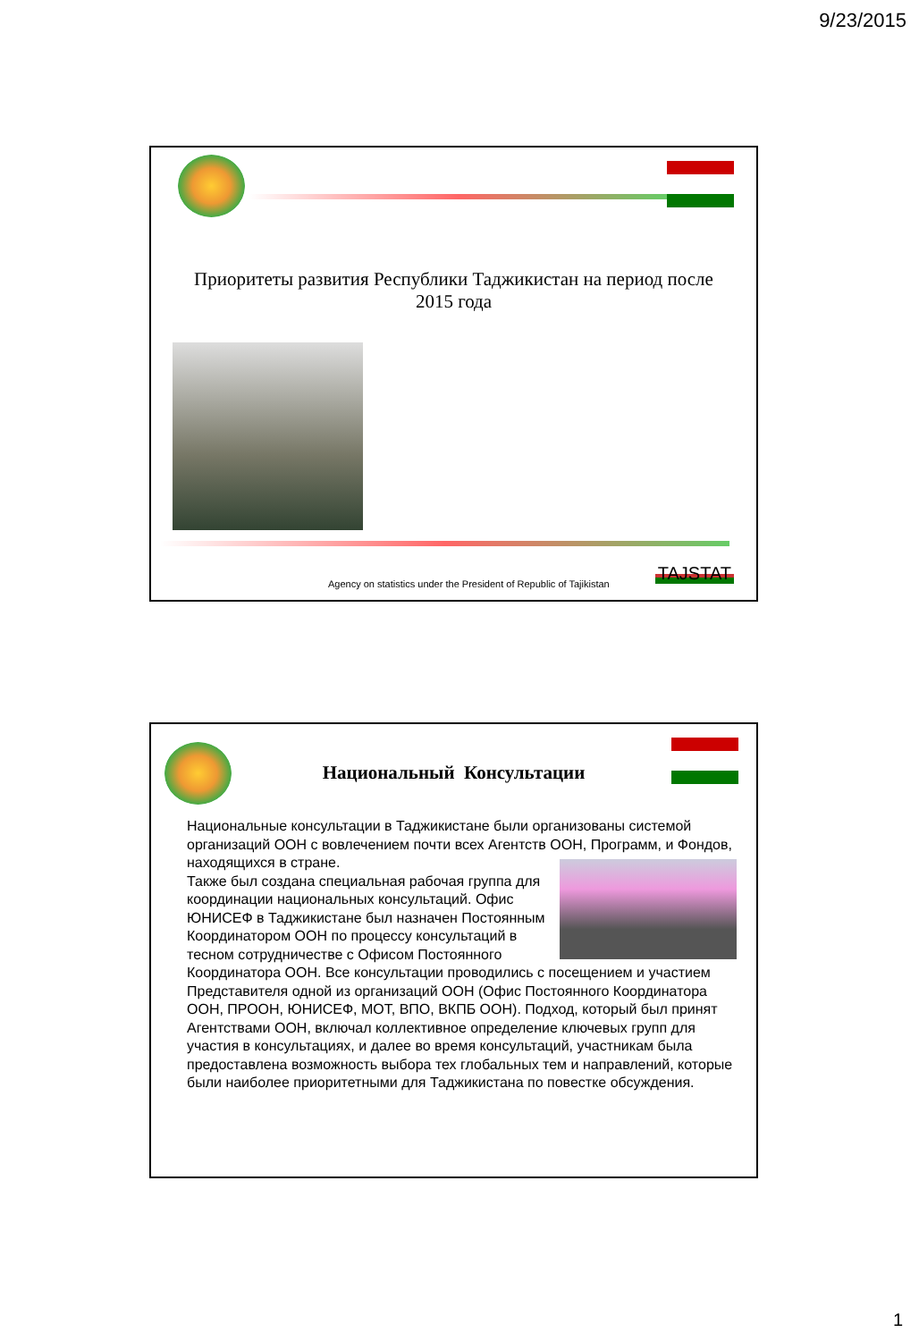9/23/2015
Приоритеты развития Республики Таджикистан на период после 2015 года
Agency on statistics under the President of Republic of Tajikistan
TAJSTAT
Национальный Консультации
Национальные консультации в Таджикистане были организованы системой организаций ООН с вовлечением почти всех Агентств ООН, Программ, и Фондов, находящихся в стране.
Также был создана специальная рабочая группа для координации национальных консультаций. Офис ЮНИСЕФ в Таджикистане был назначен Постоянным Координатором ООН по процессу консультаций в тесном сотрудничестве с Офисом Постоянного Координатора ООН. Все консультации проводились с посещением и участием Представителя одной из организаций ООН (Офис Постоянного Координатора ООН, ПРООН, ЮНИСЕФ, МОТ, ВПО, ВКПБ ООН). Подход, который был принят Агентствами ООН, включал коллективное определение ключевых групп для участия в консультациях, и далее во время консультаций, участникам была предоставлена возможность выбора тех глобальных тем и направлений, которые были наиболее приоритетными для Таджикистана по повестке обсуждения.
1